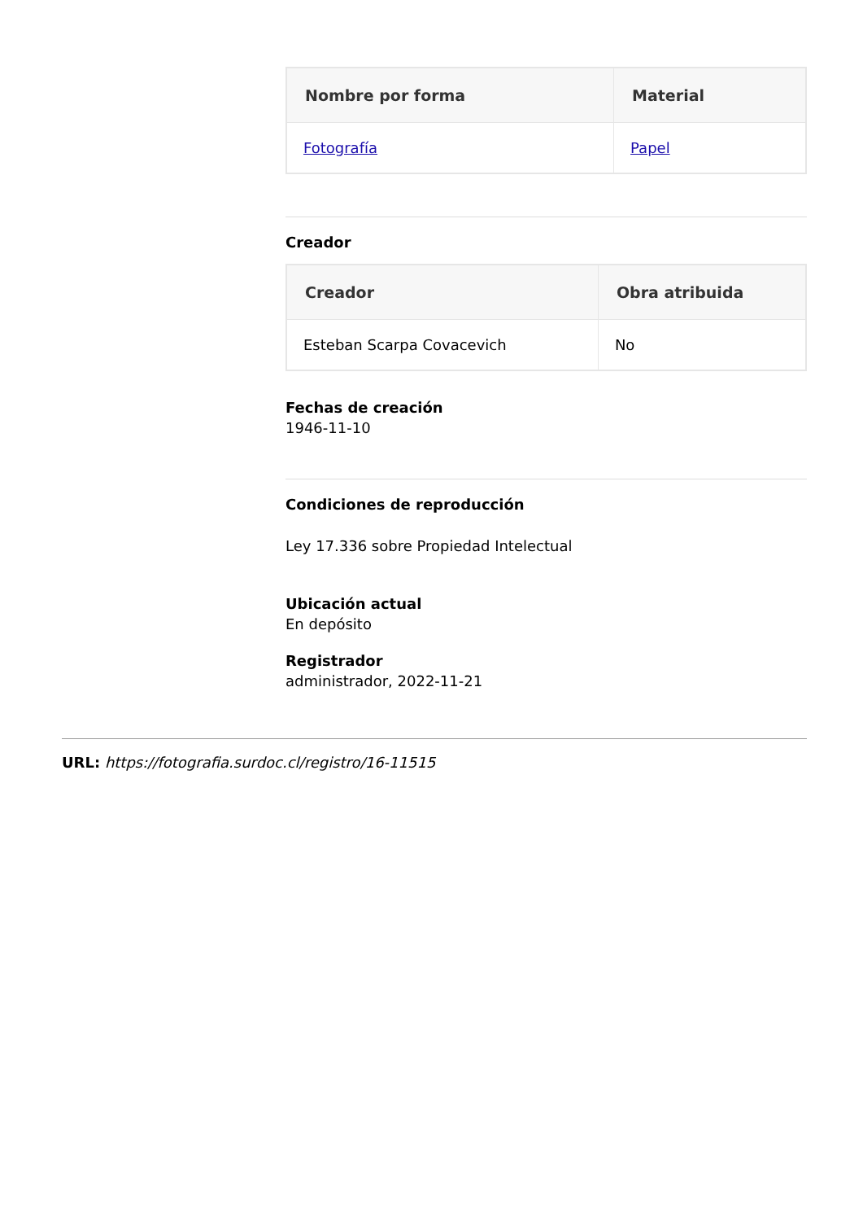| Nombre por forma | Material |
| --- | --- |
| Fotografía | Papel |
Creador
| Creador | Obra atribuida |
| --- | --- |
| Esteban Scarpa Covacevich | No |
Fechas de creación
1946-11-10
Condiciones de reproducción
Ley 17.336 sobre Propiedad Intelectual
Ubicación actual
En depósito
Registrador
administrador, 2022-11-21
URL: https://fotografia.surdoc.cl/registro/16-11515